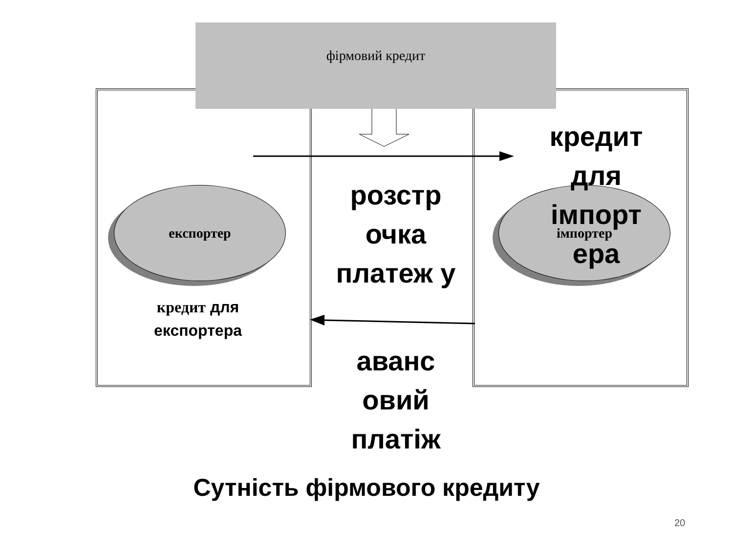фірмовий кредит
експортер імпортер
кредит для експортера
кредит для імпорт ера
розстр очка платеж у
аванс овий платіж
Сутність фірмового кредиту
20